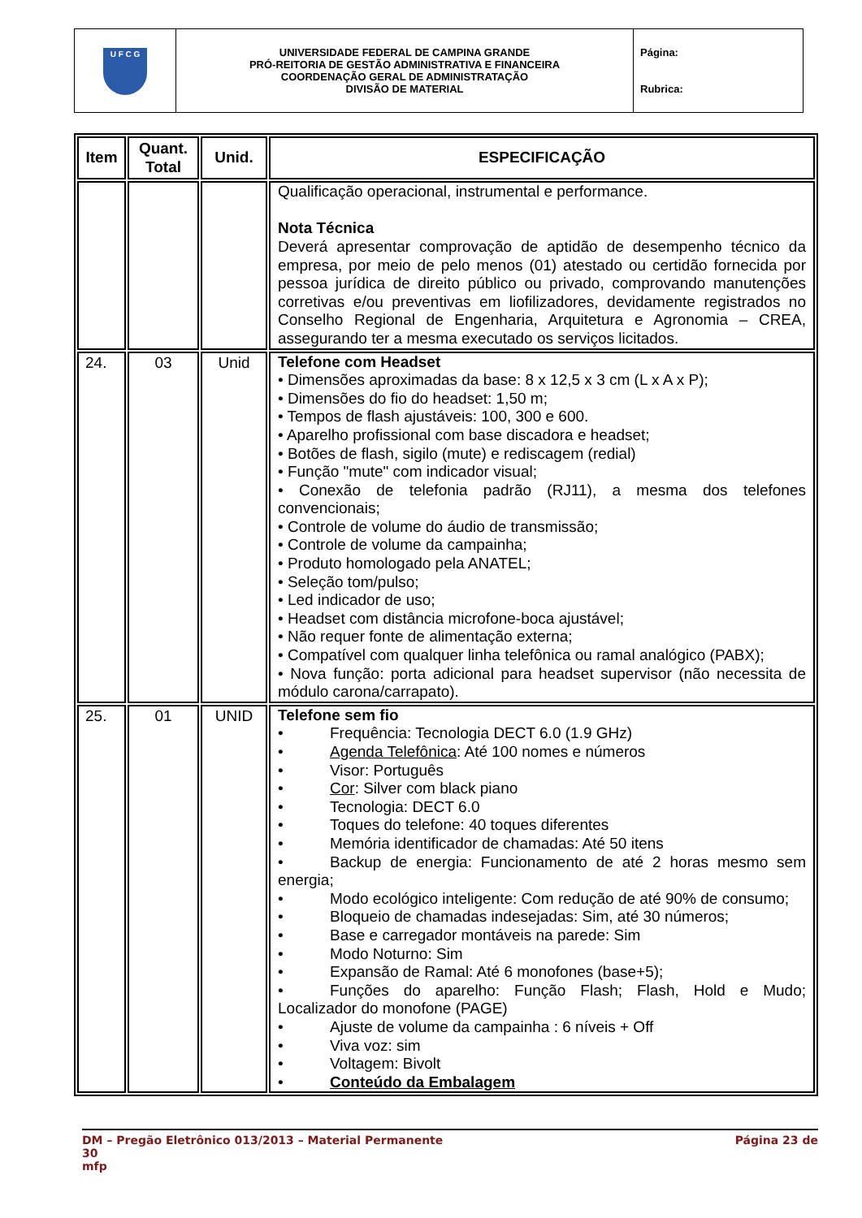| U F C G | UNIVERSIDADE FEDERAL DE CAMPINA GRANDE PRÓ-REITORIA DE GESTÃO ADMINISTRATIVA E FINANCEIRA COORDENAÇÃO GERAL DE ADMINISTRATAÇÃO DIVISÃO DE MATERIAL | Página: Rubrica: |
| Item | Quant. Total | Unid. | ESPECIFICAÇÃO |
| --- | --- | --- | --- |
| | | | Qualificação operacional, instrumental e performance. Nota Técnica Deverá apresentar comprovação de aptidão de desempenho técnico da empresa, por meio de pelo menos (01) atestado ou certidão fornecida por pessoa jurídica de direito público ou privado, comprovando manutenções corretivas e/ou preventivas em liofilizadores, devidamente registrados no Conselho Regional de Engenharia, Arquitetura e Agronomia – CREA, assegurando ter a mesma executado os serviços licitados. |
| 24. | 03 | Unid | Telefone com Headset • Dimensões aproximadas da base: 8 x 12,5 x 3 cm (L x A x P); • Dimensões do fio do headset: 1,50 m; • Tempos de flash ajustáveis: 100, 300 e 600. • Aparelho profissional com base discadora e headset; • Botões de flash, sigilo (mute) e rediscagem (redial) • Função "mute" com indicador visual; • Conexão de telefonia padrão (RJ11), a mesma dos telefones convencionais; • Controle de volume do áudio de transmissão; • Controle de volume da campainha; • Produto homologado pela ANATEL; • Seleção tom/pulso; • Led indicador de uso; • Headset com distância microfone-boca ajustável; • Não requer fonte de alimentação externa; • Compatível com qualquer linha telefônica ou ramal analógico (PABX); • Nova função: porta adicional para headset supervisor (não necessita de módulo carona/carrapato). |
| 25. | 01 | UNID | Telefone sem fio • Frequência: Tecnologia DECT 6.0 (1.9 GHz) • Agenda Telefônica : Até 100 nomes e números • Visor: Português • Cor : Silver com black piano • Tecnologia: DECT 6.0 • Toques do telefone: 40 toques diferentes • Memória identificador de chamadas: Até 50 itens • Backup de energia: Funcionamento de até 2 horas mesmo sem energia; • Modo ecológico inteligente: Com redução de até 90% de consumo; • Bloqueio de chamadas indesejadas: Sim, até 30 números; • Base e carregador montáveis na parede: Sim • Modo Noturno: Sim • Expansão de Ramal: Até 6 monofones (base+5); • Funções do aparelho: Função Flash; Flash, Hold e Mudo; Localizador do monofone (PAGE) • Ajuste de volume da campainha : 6 níveis + Off • Viva voz: sim • Voltagem: Bivolt • Conteúdo da Embalagem |
DM – Pregão Eletrônico 013/2013 – Material Permanente Página 23 de
30
mfp